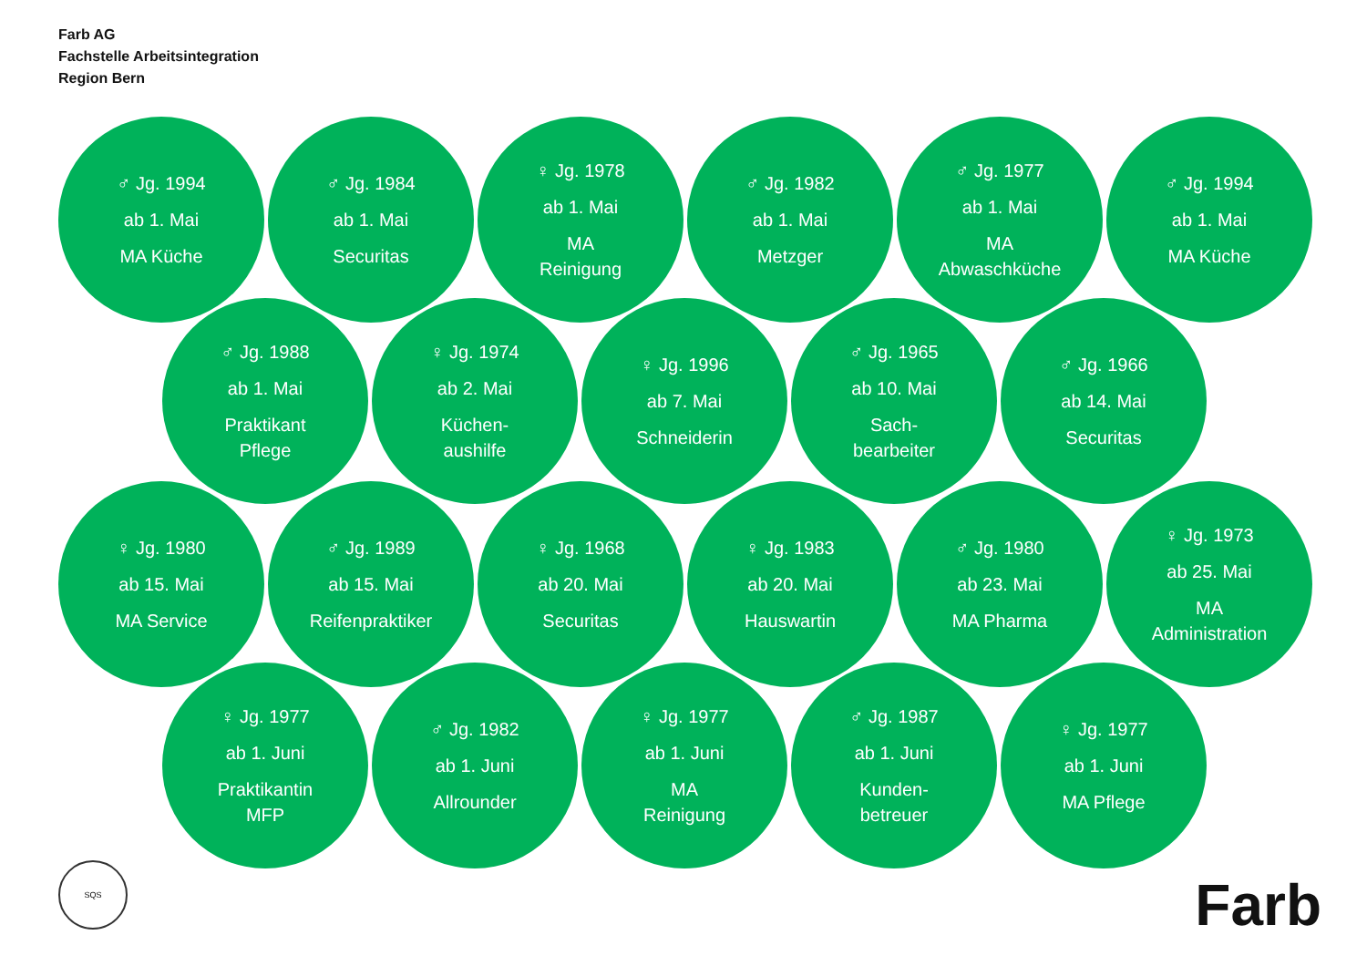Farb AG
Fachstelle Arbeitsintegration
Region Bern
♂ Jg. 1994
ab 1. Mai
MA Küche
♂ Jg. 1984
ab 1. Mai
Securitas
♀ Jg. 1978
ab 1. Mai
MA
Reinigung
♂ Jg. 1982
ab 1. Mai
Metzger
♂ Jg. 1977
ab 1. Mai
MA
Abwaschküche
♂ Jg. 1994
ab 1. Mai
MA Küche
♂ Jg. 1988
ab 1. Mai
Praktikant
Pflege
♀ Jg. 1974
ab 2. Mai
Küchen-
aushilfe
♀ Jg. 1996
ab 7. Mai
Schneiderin
♂ Jg. 1965
ab 10. Mai
Sach-
bearbeiter
♂ Jg. 1966
ab 14. Mai
Securitas
♀ Jg. 1980
ab 15. Mai
MA Service
♂ Jg. 1989
ab 15. Mai
Reifenpraktiker
♀ Jg. 1968
ab 20. Mai
Securitas
♀ Jg. 1983
ab 20. Mai
Hauswartin
♂ Jg. 1980
ab 23. Mai
MA Pharma
♀ Jg. 1973
ab 25. Mai
MA
Administration
♀ Jg. 1977
ab 1. Juni
Praktikantin
MFP
♂ Jg. 1982
ab 1. Juni
Allrounder
♀ Jg. 1977
ab 1. Juni
MA
Reinigung
♂ Jg. 1987
ab 1. Juni
Kunden-
betreuer
♀ Jg. 1977
ab 1. Juni
MA Pflege
SQS Farb